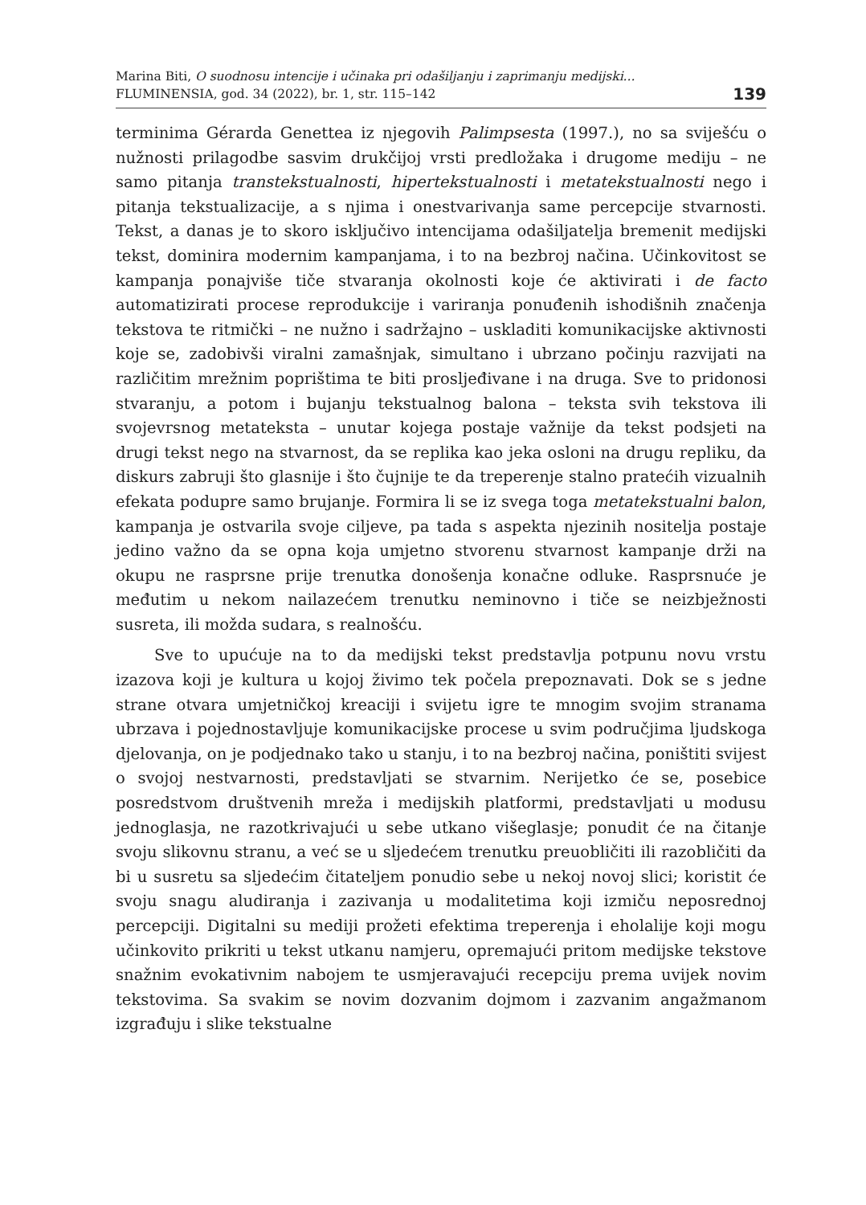Marina Biti, O suodnosu intencije i učinaka pri odašiljanju i zaprimanju medijski...
FLUMINENSIA, god. 34 (2022), br. 1, str. 115–142
139
terminima Gérarda Genettea iz njegovih Palimpsesta (1997.), no sa sviješću o nužnosti prilagodbe sasvim drukčijoj vrsti predložaka i drugome mediju – ne samo pitanja transtekstualnosti, hipertekstualnosti i metatekstualnosti nego i pitanja tekstualizacije, a s njima i onestvarivanja same percepcije stvarnosti. Tekst, a danas je to skoro isključivo intencijama odašiljatelja bremenit medijski tekst, dominira modernim kampanjama, i to na bezbroj načina. Učinkovitost se kampanja ponajviše tiče stvaranja okolnosti koje će aktivirati i de facto automatizirati procese reprodukcije i variranja ponuđenih ishodišnih značenja tekstova te ritmički – ne nužno i sadržajno – uskladiti komunikacijske aktivnosti koje se, zadobivši viralni zamašnjak, simultano i ubrzano počinju razvijati na različitim mrežnim poprištima te biti proslje­đivane i na druga. Sve to pridonosi stvaranju, a potom i bujanju tekstualnog balona – teksta svih tekstova ili svojevrsnog metateksta – unutar kojega postaje važnije da tekst podsjeti na drugi tekst nego na stvarnost, da se re­plika kao jeka osloni na drugu repliku, da diskurs zabruji što glasnije i što čujnije te da treperenje stalno pratećih vizualnih efekata podupre samo brujanje. Formira li se iz svega toga metatekstualni balon, kampanja je ostva­rila svoje ciljeve, pa tada s aspekta njezinih nositelja postaje jedino važno da se opna koja umjetno stvorenu stvarnost kampanje drži na okupu ne ra­sprsne prije trenutka donošenja konačne odluke. Rasprsnuće je međutim u nekom nailazećem trenutku neminovno i tiče se neizbježnosti susreta, ili možda sudara, s realnošću.
Sve to upućuje na to da medijski tekst predstavlja potpunu novu vrstu izazova koji je kultura u kojoj živimo tek počela prepoznavati. Dok se s jedne strane otvara umjetničkoj kreaciji i svijetu igre te mnogim svojim stranama ubrzava i pojednostavljuje komunikacijske procese u svim područjima ljud­skoga djelovanja, on je podjednako tako u stanju, i to na bezbroj načina, poništiti svijest o svojoj nestvarnosti, predstavljati se stvarnim. Nerijetko će se, posebice posredstvom društvenih mreža i medijskih platformi, predstav­ljati u modusu jednoglasja, ne razotkrivajući u sebe utkano višeglasje; ponudit će na čitanje svoju slikovnu stranu, a već se u sljedećem trenutku preuobličiti ili razobličiti da bi u susretu sa sljedećim čitateljem ponudio sebe u nekoj novoj slici; koristit će svoju snagu aludiranja i zazivanja u modaliteti­ma koji izmiču neposrednoj percepciji. Digitalni su mediji prožeti efektima treperenja i eholalije koji mogu učinkovito prikriti u tekst utkanu namjeru, opremajući pritom medijske tekstove snažnim evokativnim nabojem te usmjeravajući recepciju prema uvijek novim tekstovima. Sa svakim se novim dozvanim dojmom i zazvanim angažmanom izgrađuju i slike tekstualne